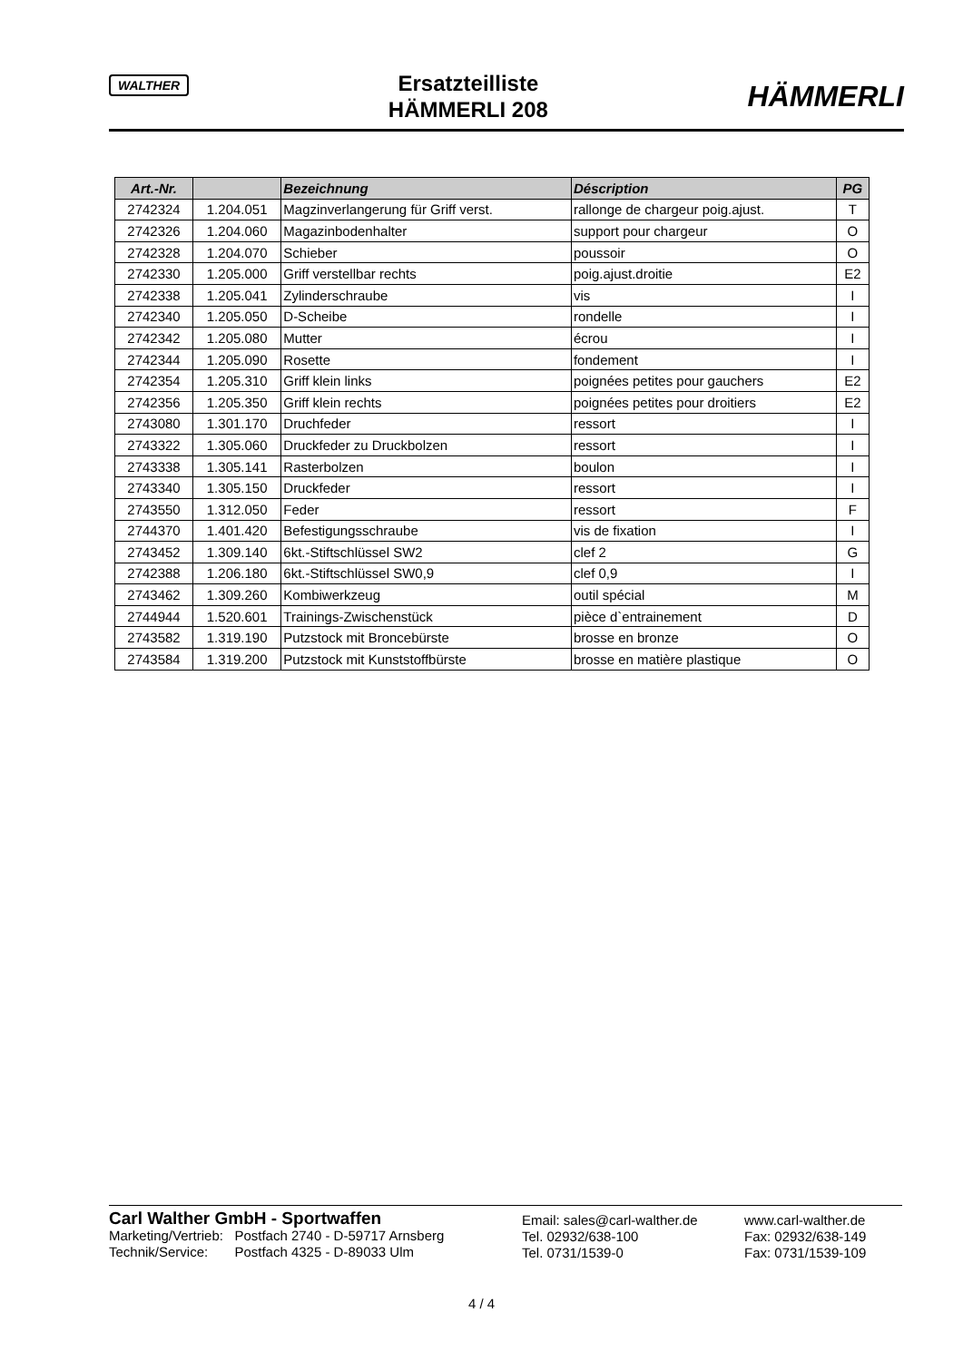WALTHER
Ersatzteilliste
HÄMMERLI 208
HÄMMERLI
| Art.-Nr. | | Bezeichnung | Déscription | PG |
| --- | --- | --- | --- | --- |
| 2742324 | 1.204.051 | Magzinverlangerung für Griff verst. | rallonge de chargeur poig.ajust. | T |
| 2742326 | 1.204.060 | Magazinbodenhalter | support pour chargeur | O |
| 2742328 | 1.204.070 | Schieber | poussoir | O |
| 2742330 | 1.205.000 | Griff verstellbar rechts | poig.ajust.droitie | E2 |
| 2742338 | 1.205.041 | Zylinderschraube | vis | I |
| 2742340 | 1.205.050 | D-Scheibe | rondelle | I |
| 2742342 | 1.205.080 | Mutter | écrou | I |
| 2742344 | 1.205.090 | Rosette | fondement | I |
| 2742354 | 1.205.310 | Griff klein links | poignées petites pour gauchers | E2 |
| 2742356 | 1.205.350 | Griff klein rechts | poignées petites pour droitiers | E2 |
| 2743080 | 1.301.170 | Druchfeder | ressort | I |
| 2743322 | 1.305.060 | Druckfeder zu Druckbolzen | ressort | I |
| 2743338 | 1.305.141 | Rasterbolzen | boulon | I |
| 2743340 | 1.305.150 | Druckfeder | ressort | I |
| 2743550 | 1.312.050 | Feder | ressort | F |
| 2744370 | 1.401.420 | Befestigungsschraube | vis de fixation | I |
| 2743452 | 1.309.140 | 6kt.-Stiftschlüssel SW2 | clef 2 | G |
| 2742388 | 1.206.180 | 6kt.-Stiftschlüssel SW0,9 | clef 0,9 | I |
| 2743462 | 1.309.260 | Kombiwerkzeug | outil spécial | M |
| 2744944 | 1.520.601 | Trainings-Zwischenstück | pièce d`entrainement | D |
| 2743582 | 1.319.190 | Putzstock mit Broncebürste | brosse en bronze | O |
| 2743584 | 1.319.200 | Putzstock mit Kunststoffbürste | brosse en matière plastique | O |
Carl Walther GmbH - Sportwaffen
Marketing/Vertrieb: Postfach 2740 - D-59717 Arnsberg
Technik/Service: Postfach 4325 - D-89033 Ulm
Email: sales@carl-walther.de
Tel. 02932/638-100
Tel. 0731/1539-0
www.carl-walther.de
Fax: 02932/638-149
Fax: 0731/1539-109
4 / 4